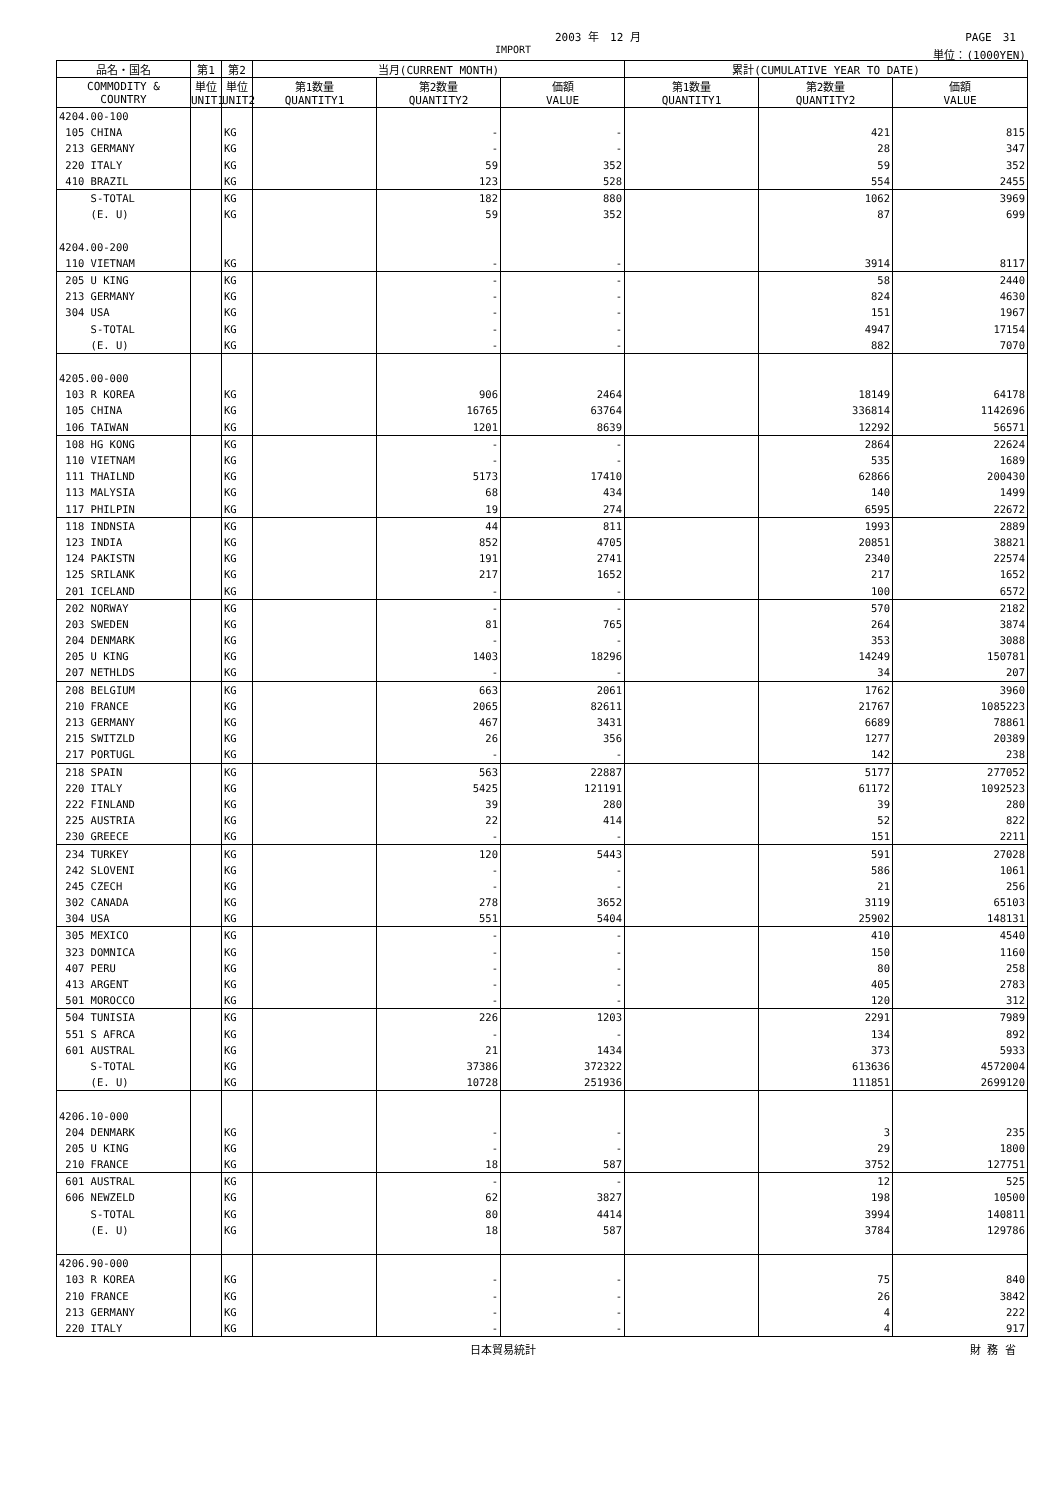2003 年　12 月 PAGE　31
IMPORT 単位：(1000YEN)
| 品名・国名 | 第1 | 第2 | 当月(CURRENT MONTH) | | | 累計(CUMULATIVE YEAR TO DATE) | | |
| --- | --- | --- | --- | --- | --- | --- | --- | --- |
| COMMODITY & COUNTRY | 単位 UNIT1 | 単位 UNIT2 | 第1数量 QUANTITY1 | 第2数量 QUANTITY2 | 価額 VALUE | 第1数量 QUANTITY1 | 第2数量 QUANTITY2 | 価額 VALUE |
| 4204.00-100 | | | | | | | | |
| 105 CHINA | | KG | | - | - | | 421 | 815 |
| 213 GERMANY | | KG | | - | - | | 28 | 347 |
| 220 ITALY | | KG | | 59 | 352 | | 59 | 352 |
| 410 BRAZIL | | KG | | 123 | 528 | | 554 | 2455 |
| S-TOTAL | | KG | | 182 | 880 | | 1062 | 3969 |
| (E. U) | | KG | | 59 | 352 | | 87 | 699 |
| 4204.00-200 | | | | | | | | |
| 110 VIETNAM | | KG | | - | - | | 3914 | 8117 |
| 205 U KING | | KG | | - | - | | 58 | 2440 |
| 213 GERMANY | | KG | | - | - | | 824 | 4630 |
| 304 USA | | KG | | - | - | | 151 | 1967 |
| S-TOTAL | | KG | | - | - | | 4947 | 17154 |
| (E. U) | | KG | | - | - | | 882 | 7070 |
| 4205.00-000 | | | | | | | | |
| 103 R KOREA | | KG | | 906 | 2464 | | 18149 | 64178 |
| 105 CHINA | | KG | | 16765 | 63764 | | 336814 | 1142696 |
| 106 TAIWAN | | KG | | 1201 | 8639 | | 12292 | 56571 |
| 108 HG KONG | | KG | | - | - | | 2864 | 22624 |
| 110 VIETNAM | | KG | | - | - | | 535 | 1689 |
| 111 THAILND | | KG | | 5173 | 17410 | | 62866 | 200430 |
| 113 MALYSIA | | KG | | 68 | 434 | | 140 | 1499 |
| 117 PHILPIN | | KG | | 19 | 274 | | 6595 | 22672 |
| 118 INDNSIA | | KG | | 44 | 811 | | 1993 | 2889 |
| 123 INDIA | | KG | | 852 | 4705 | | 20851 | 38821 |
| 124 PAKISTN | | KG | | 191 | 2741 | | 2340 | 22574 |
| 125 SRILANK | | KG | | 217 | 1652 | | 217 | 1652 |
| 201 ICELAND | | KG | | - | - | | 100 | 6572 |
| 202 NORWAY | | KG | | - | - | | 570 | 2182 |
| 203 SWEDEN | | KG | | 81 | 765 | | 264 | 3874 |
| 204 DENMARK | | KG | | - | - | | 353 | 3088 |
| 205 U KING | | KG | | 1403 | 18296 | | 14249 | 150781 |
| 207 NETHLDS | | KG | | - | - | | 34 | 207 |
| 208 BELGIUM | | KG | | 663 | 2061 | | 1762 | 3960 |
| 210 FRANCE | | KG | | 2065 | 82611 | | 21767 | 1085223 |
| 213 GERMANY | | KG | | 467 | 3431 | | 6689 | 78861 |
| 215 SWITZLD | | KG | | 26 | 356 | | 1277 | 20389 |
| 217 PORTUGL | | KG | | - | - | | 142 | 238 |
| 218 SPAIN | | KG | | 563 | 22887 | | 5177 | 277052 |
| 220 ITALY | | KG | | 5425 | 121191 | | 61172 | 1092523 |
| 222 FINLAND | | KG | | 39 | 280 | | 39 | 280 |
| 225 AUSTRIA | | KG | | 22 | 414 | | 52 | 822 |
| 230 GREECE | | KG | | - | - | | 151 | 2211 |
| 234 TURKEY | | KG | | 120 | 5443 | | 591 | 27028 |
| 242 SLOVENI | | KG | | - | - | | 586 | 1061 |
| 245 CZECH | | KG | | - | - | | 21 | 256 |
| 302 CANADA | | KG | | 278 | 3652 | | 3119 | 65103 |
| 304 USA | | KG | | 551 | 5404 | | 25902 | 148131 |
| 305 MEXICO | | KG | | - | - | | 410 | 4540 |
| 323 DOMNICA | | KG | | - | - | | 150 | 1160 |
| 407 PERU | | KG | | - | - | | 80 | 258 |
| 413 ARGENT | | KG | | - | - | | 405 | 2783 |
| 501 MOROCCO | | KG | | - | - | | 120 | 312 |
| 504 TUNISIA | | KG | | 226 | 1203 | | 2291 | 7989 |
| 551 S AFRCA | | KG | | - | - | | 134 | 892 |
| 601 AUSTRAL | | KG | | 21 | 1434 | | 373 | 5933 |
| S-TOTAL | | KG | | 37386 | 372322 | | 613636 | 4572004 |
| (E. U) | | KG | | 10728 | 251936 | | 111851 | 2699120 |
| 4206.10-000 | | | | | | | | |
| 204 DENMARK | | KG | | - | - | | 3 | 235 |
| 205 U KING | | KG | | - | - | | 29 | 1800 |
| 210 FRANCE | | KG | | 18 | 587 | | 3752 | 127751 |
| 601 AUSTRAL | | KG | | - | - | | 12 | 525 |
| 606 NEWZELD | | KG | | 62 | 3827 | | 198 | 10500 |
| S-TOTAL | | KG | | 80 | 4414 | | 3994 | 140811 |
| (E. U) | | KG | | 18 | 587 | | 3784 | 129786 |
| 4206.90-000 | | | | | | | | |
| 103 R KOREA | | KG | | - | - | | 75 | 840 |
| 210 FRANCE | | KG | | - | - | | 26 | 3842 |
| 213 GERMANY | | KG | | - | - | | 4 | 222 |
| 220 ITALY | | KG | | - | - | | 4 | 917 |
日本貿易統計 財 務 省